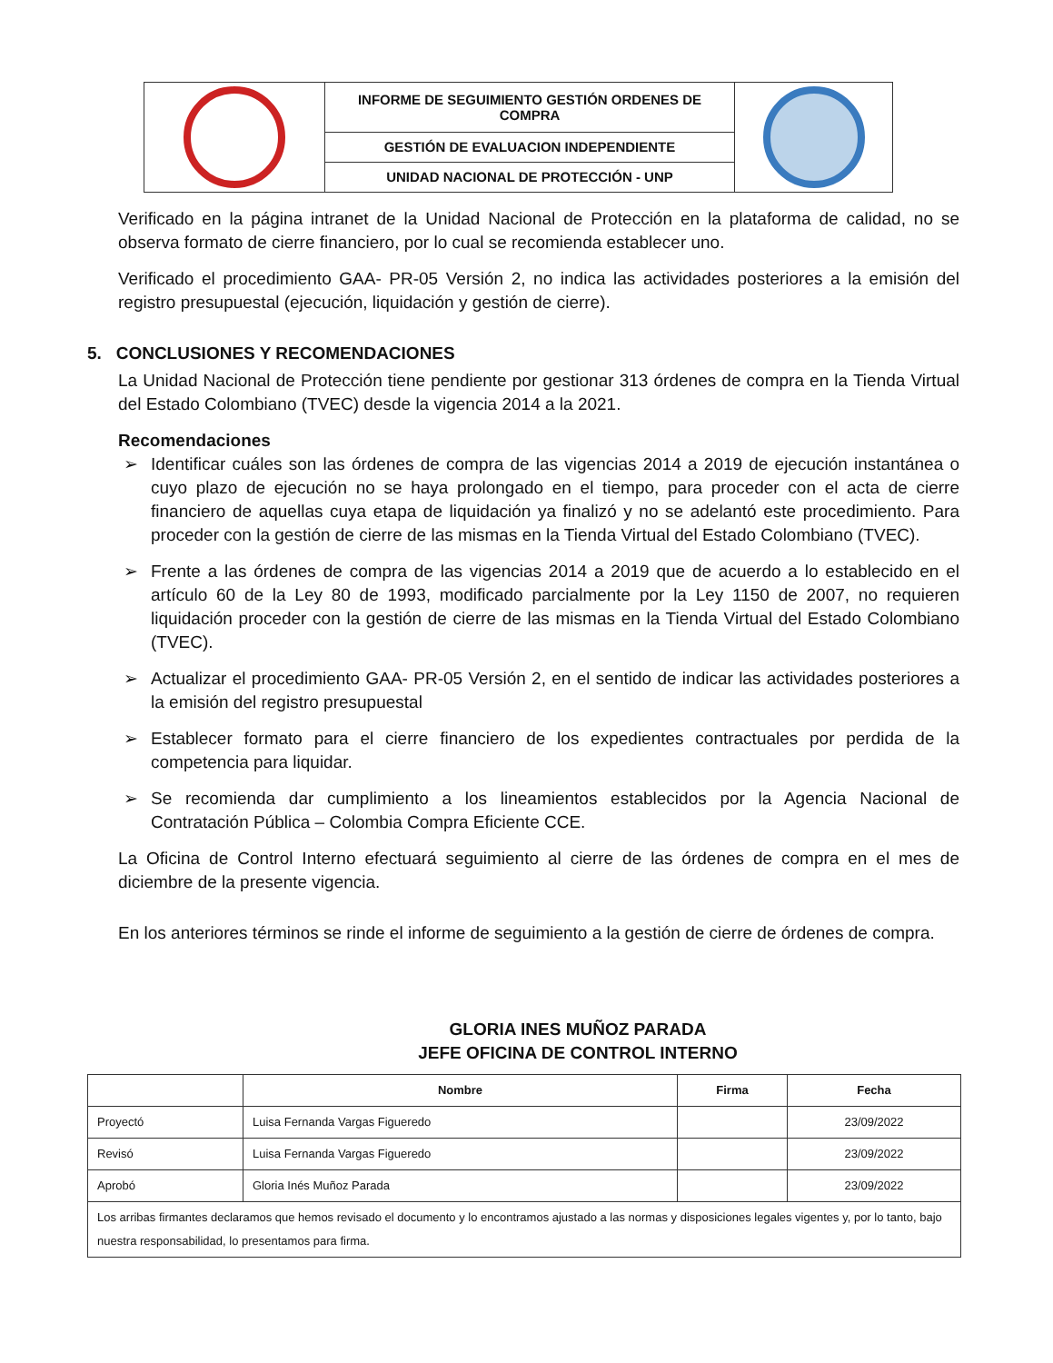| | INFORME DE SEGUIMIENTO GESTIÓN ORDENES DE COMPRA | |
| | GESTIÓN DE EVALUACION INDEPENDIENTE | |
| | UNIDAD NACIONAL DE PROTECCIÓN - UNP | |
Verificado en la página intranet de la Unidad Nacional de Protección en la plataforma de calidad, no se observa formato de cierre financiero, por lo cual se recomienda establecer uno.
Verificado el procedimiento GAA- PR-05 Versión 2, no indica las actividades posteriores a la emisión del registro presupuestal (ejecución, liquidación y gestión de cierre).
5. CONCLUSIONES Y RECOMENDACIONES
La Unidad Nacional de Protección tiene pendiente por gestionar 313 órdenes de compra en la Tienda Virtual del Estado Colombiano (TVEC) desde la vigencia 2014 a la 2021.
Recomendaciones
➢ Identificar cuáles son las órdenes de compra de las vigencias 2014 a 2019 de ejecución instantánea o cuyo plazo de ejecución no se haya prolongado en el tiempo, para proceder con el acta de cierre financiero de aquellas cuya etapa de liquidación ya finalizó y no se adelantó este procedimiento. Para proceder con la gestión de cierre de las mismas en la Tienda Virtual del Estado Colombiano (TVEC).
➢ Frente a las órdenes de compra de las vigencias 2014 a 2019 que de acuerdo a lo establecido en el artículo 60 de la Ley 80 de 1993, modificado parcialmente por la Ley 1150 de 2007, no requieren liquidación proceder con la gestión de cierre de las mismas en la Tienda Virtual del Estado Colombiano (TVEC).
➢ Actualizar el procedimiento GAA- PR-05 Versión 2, en el sentido de indicar las actividades posteriores a la emisión del registro presupuestal
➢ Establecer formato para el cierre financiero de los expedientes contractuales por perdida de la competencia para liquidar.
➢ Se recomienda dar cumplimiento a los lineamientos establecidos por la Agencia Nacional de Contratación Pública – Colombia Compra Eficiente CCE.
La Oficina de Control Interno efectuará seguimiento al cierre de las órdenes de compra en el mes de diciembre de la presente vigencia.
En los anteriores términos se rinde el informe de seguimiento a la gestión de cierre de órdenes de compra.
GLORIA INES MUÑOZ PARADA
JEFE OFICINA DE CONTROL INTERNO
| | Nombre | Firma | Fecha |
| --- | --- | --- | --- |
| Proyectó | Luisa Fernanda Vargas Figueredo | | 23/09/2022 |
| Revisó | Luisa Fernanda Vargas Figueredo | | 23/09/2022 |
| Aprobó | Gloria Inés Muñoz Parada | | 23/09/2022 |
| Los arribas firmantes declaramos que hemos revisado el documento y lo encontramos ajustado a las normas y disposiciones legales vigentes y, por lo tanto, bajo nuestra responsabilidad, lo presentamos para firma. | | | |